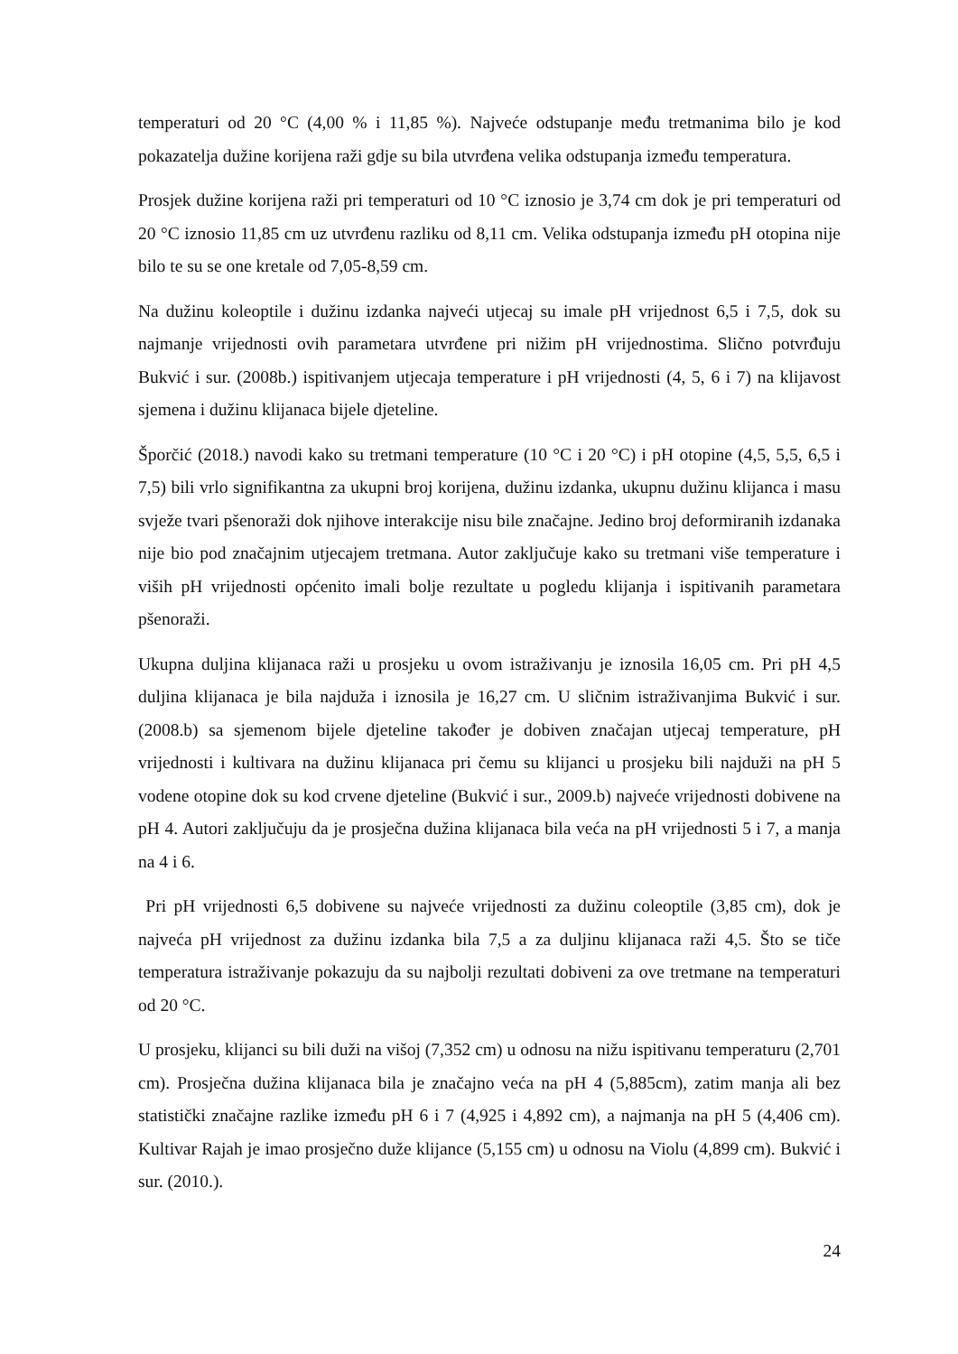temperaturi od 20 °C (4,00 % i 11,85 %). Najveće odstupanje među tretmanima bilo je kod pokazatelja dužine korijena raži gdje su bila utvrđena velika odstupanja između temperatura.
Prosjek dužine korijena raži pri temperaturi od 10 °C iznosio je 3,74 cm dok je pri temperaturi od 20 °C iznosio 11,85 cm uz utvrđenu razliku od 8,11 cm. Velika odstupanja između pH otopina nije bilo te su se one kretale od 7,05-8,59 cm.
Na dužinu koleoptile i dužinu izdanka najveći utjecaj su imale pH vrijednost 6,5 i 7,5, dok su najmanje vrijednosti ovih parametara utvrđene pri nižim pH vrijednostima. Slično potvrđuju Bukvić i sur. (2008b.) ispitivanjem utjecaja temperature i pH vrijednosti (4, 5, 6 i 7) na klijavost sjemena i dužinu klijanaca bijele djeteline.
Šporčić (2018.) navodi kako su tretmani temperature (10 °C i 20 °C) i pH otopine (4,5, 5,5, 6,5 i 7,5) bili vrlo signifikantna za ukupni broj korijena, dužinu izdanka, ukupnu dužinu klijanca i masu svježe tvari pšenoraži dok njihove interakcije nisu bile značajne. Jedino broj deformiranih izdanaka nije bio pod značajnim utjecajem tretmana. Autor zaključuje kako su tretmani više temperature i viših pH vrijednosti općenito imali bolje rezultate u pogledu klijanja i ispitivanih parametara pšenoraži.
Ukupna duljina klijanaca raži u prosjeku u ovom istraživanju je iznosila 16,05 cm. Pri pH 4,5 duljina klijanaca je bila najduža i iznosila je 16,27 cm. U sličnim istraživanjima Bukvić i sur. (2008.b) sa sjemenom bijele djeteline također je dobiven značajan utjecaj temperature, pH vrijednosti i kultivara na dužinu klijanaca pri čemu su klijanci u prosjeku bili najduži na pH 5 vodene otopine dok su kod crvene djeteline (Bukvić i sur., 2009.b) najveće vrijednosti dobivene na pH 4. Autori zaključuju da je prosječna dužina klijanaca bila veća na pH vrijednosti 5 i 7, a manja na 4 i 6.
Pri pH vrijednosti 6,5 dobivene su najveće vrijednosti za dužinu coleoptile (3,85 cm), dok je najveća pH vrijednost za dužinu izdanka bila 7,5 a za duljinu klijanaca raži 4,5. Što se tiče temperatura istraživanje pokazuju da su najbolji rezultati dobiveni za ove tretmane na temperaturi od 20 °C.
U prosjeku, klijanci su bili duži na višoj (7,352 cm) u odnosu na nižu ispitivanu temperaturu (2,701 cm). Prosječna dužina klijanaca bila je značajno veća na pH 4 (5,885cm), zatim manja ali bez statistički značajne razlike između pH 6 i 7 (4,925 i 4,892 cm), a najmanja na pH 5 (4,406 cm). Kultivar Rajah je imao prosječno duže klijance (5,155 cm) u odnosu na Violu (4,899 cm). Bukvić i sur. (2010.).
24